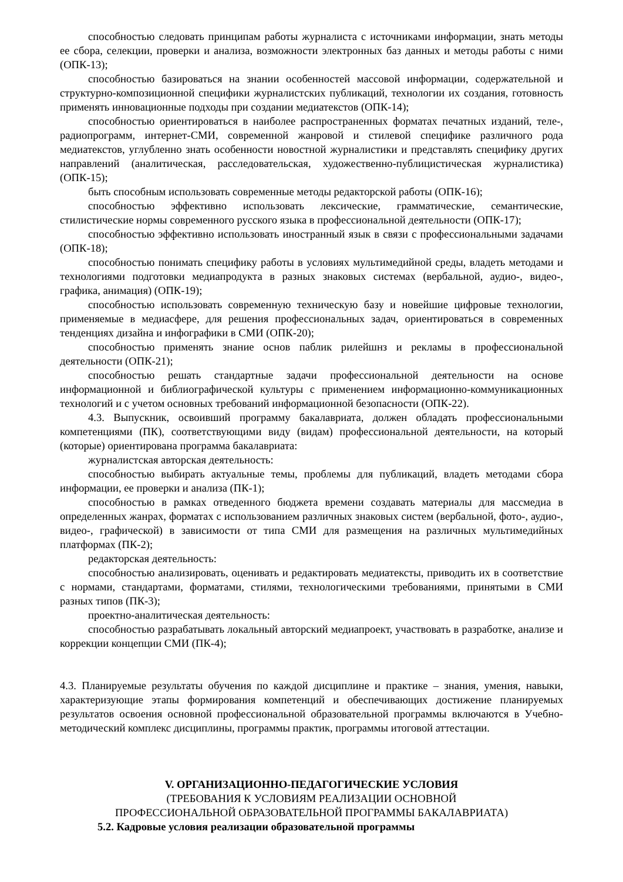способностью следовать принципам работы журналиста с источниками информации, знать методы ее сбора, селекции, проверки и анализа, возможности электронных баз данных и методы работы с ними (ОПК-13);
способностью базироваться на знании особенностей массовой информации, содержательной и структурно-композиционной специфики журналистских публикаций, технологии их создания, готовность применять инновационные подходы при создании медиатекстов (ОПК-14);
способностью ориентироваться в наиболее распространенных форматах печатных изданий, теле-, радиопрограмм, интернет-СМИ, современной жанровой и стилевой специфике различного рода медиатекстов, углубленно знать особенности новостной журналистики и представлять специфику других направлений (аналитическая, расследовательская, художественно-публицистическая журналистика) (ОПК-15);
быть способным использовать современные методы редакторской работы (ОПК-16);
способностью эффективно использовать лексические, грамматические, семантические, стилистические нормы современного русского языка в профессиональной деятельности (ОПК-17);
способностью эффективно использовать иностранный язык в связи с профессиональными задачами (ОПК-18);
способностью понимать специфику работы в условиях мультимедийной среды, владеть методами и технологиями подготовки медиапродукта в разных знаковых системах (вербальной, аудио-, видео-, графика, анимация) (ОПК-19);
способностью использовать современную техническую базу и новейшие цифровые технологии, применяемые в медиасфере, для решения профессиональных задач, ориентироваться в современных тенденциях дизайна и инфографики в СМИ (ОПК-20);
способностью применять знание основ паблик рилейшнз и рекламы в профессиональной деятельности (ОПК-21);
способностью решать стандартные задачи профессиональной деятельности на основе информационной и библиографической культуры с применением информационно-коммуникационных технологий и с учетом основных требований информационной безопасности (ОПК-22).
4.3. Выпускник, освоивший программу бакалавриата, должен обладать профессиональными компетенциями (ПК), соответствующими виду (видам) профессиональной деятельности, на который (которые) ориентирована программа бакалавриата:
журналистская авторская деятельность:
способностью выбирать актуальные темы, проблемы для публикаций, владеть методами сбора информации, ее проверки и анализа (ПК-1);
способностью в рамках отведенного бюджета времени создавать материалы для массмедиа в определенных жанрах, форматах с использованием различных знаковых систем (вербальной, фото-, аудио-, видео-, графической) в зависимости от типа СМИ для размещения на различных мультимедийных платформах (ПК-2);
редакторская деятельность:
способностью анализировать, оценивать и редактировать медиатексты, приводить их в соответствие с нормами, стандартами, форматами, стилями, технологическими требованиями, принятыми в СМИ разных типов (ПК-3);
проектно-аналитическая деятельность:
способностью разрабатывать локальный авторский медиапроект, участвовать в разработке, анализе и коррекции концепции СМИ (ПК-4);
4.3. Планируемые результаты обучения по каждой дисциплине и практике – знания, умения, навыки, характеризующие этапы формирования компетенций и обеспечивающих достижение планируемых результатов освоения основной профессиональной образовательной программы включаются в Учебно-методический комплекс дисциплины, программы практик, программы итоговой аттестации.
V. ОРГАНИЗАЦИОННО-ПЕДАГОГИЧЕСКИЕ УСЛОВИЯ
(ТРЕБОВАНИЯ К УСЛОВИЯМ РЕАЛИЗАЦИИ ОСНОВНОЙ
ПРОФЕССИОНАЛЬНОЙ ОБРАЗОВАТЕЛЬНОЙ ПРОГРАММЫ БАКАЛАВРИАТА)
5.2. Кадровые условия реализации образовательной программы